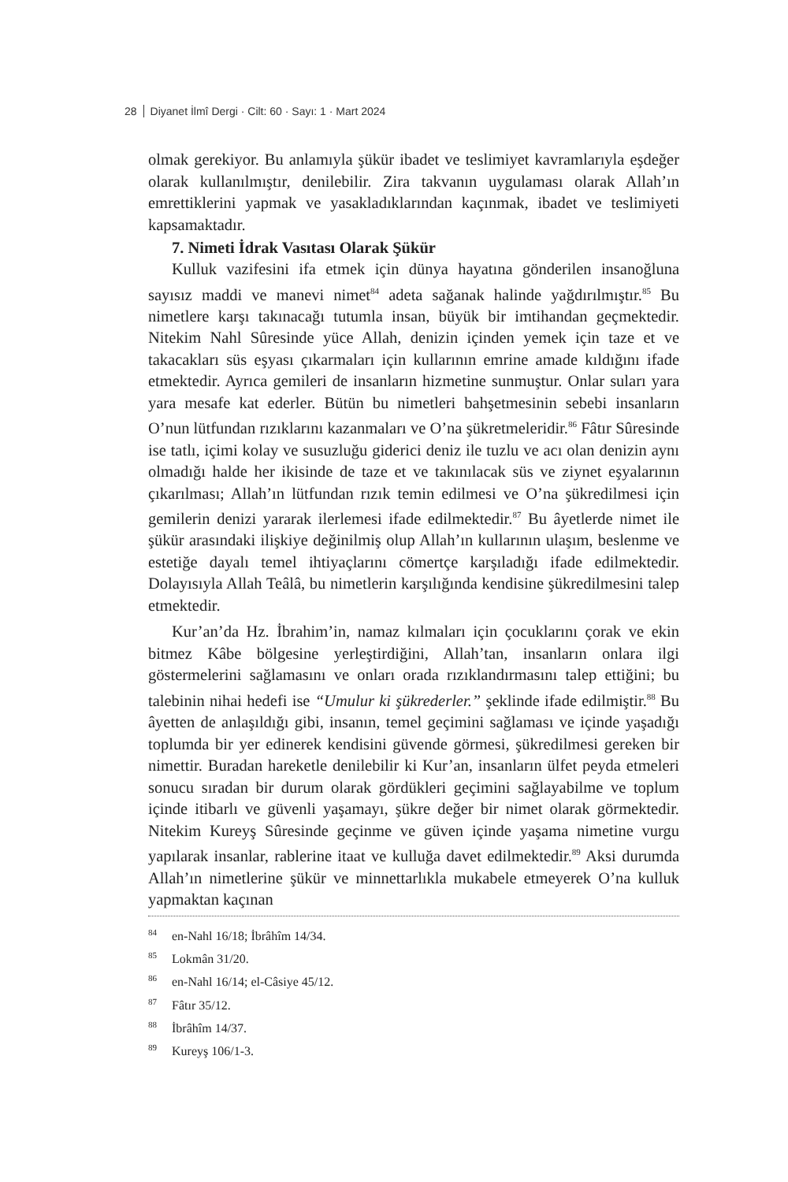28 Diyanet İlmî Dergi · Cilt: 60 · Sayı: 1 · Mart 2024
olmak gerekiyor. Bu anlamıyla şükür ibadet ve teslimiyet kavramlarıyla eşdeğer olarak kullanılmıştır, denilebilir. Zira takvanın uygulaması olarak Allah’ın emrettiklerini yapmak ve yasakladıklarından kaçınmak, ibadet ve teslimiyeti kapsamaktadır.
7. Nimeti İdrak Vasıtası Olarak Şükür
Kulluk vazifesini ifa etmek için dünya hayatına gönderilen insanoğluna sayısız maddi ve manevi nimet<sup>84</sup> adeta sağanak halinde yağdırılmıştır.<sup>85</sup> Bu nimetlere karşı takınacağı tutumla insan, büyük bir imtihandan geçmektedir. Nitekim Nahl Sûresinde yüce Allah, denizin içinden yemek için taze et ve takacakları süs eşyası çıkarmaları için kullarının emrine amade kıldığını ifade etmektedir. Ayrıca gemileri de insanların hizmetine sunmuştur. Onlar suları yara yara mesafe kat ederler. Bütün bu nimetleri bahşetmesinin sebebi insanların O’nun lütfundan rızıklarını kazanmaları ve O’na şükretmeleridir.<sup>86</sup> Fâtır Sûresinde ise tatlı, içimi kolay ve susuzluğu giderici deniz ile tuzlu ve acı olan denizin aynı olmadığı halde her ikisinde de taze et ve takınılacak süs ve ziynet eşyalarının çıkarılması; Allah’ın lütfundan rızık temin edilmesi ve O’na şükredilmesi için gemilerin denizi yararak ilerlemesi ifade edilmektedir.<sup>87</sup> Bu âyetlerde nimet ile şükür arasındaki ilişkiye değinilmiş olup Allah’ın kullarının ulaşım, beslenme ve estetiğe dayalı temel ihtiyaçlarını cömertçe karşıladığı ifade edilmektedir. Dolayısıyla Allah Teâlâ, bu nimetlerin karşılığında kendisine şükredilmesini talep etmektedir.
Kur’an’da Hz. İbrahim’in, namaz kılmaları için çocuklarını çorak ve ekin bitmez Kâbe bölgesine yerleştirdiğini, Allah’tan, insanların onlara ilgi göstermelerini sağlamasını ve onları orada rızıklandırmasını talep ettiğini; bu talebinin nihai hedefi ise “Umulur ki şükrederler.” şeklinde ifade edilmiştir.<sup>88</sup> Bu âyetten de anlaşıldığı gibi, insanın, temel geçimini sağlaması ve içinde yaşadığı toplumda bir yer edinerek kendisini güvende görmesi, şükredilmesi gereken bir nimettir. Buradan hareketle denilebilir ki Kur’an, insanların ülfet peyda etmeleri sonucu sıradan bir durum olarak gördükleri geçimini sağlayabilme ve toplum içinde itibarlı ve güvenli yaşamayı, şükre değer bir nimet olarak görmektedir. Nitekim Kureyş Sûresinde geçinme ve güven içinde yaşama nimetine vurgu yapılarak insanlar, rablerine itaat ve kulluğa davet edilmektedir.<sup>89</sup> Aksi durumda Allah’ın nimetlerine şükür ve minnettarlıkla mukabele etmeyerek O’na kulluk yapmaktan kaçınan
<sup>84</sup> en-Nahl 16/18; İbrâhîm 14/34.
<sup>85</sup> Lokmân 31/20.
<sup>86</sup> en-Nahl 16/14; el-Câsiye 45/12.
<sup>87</sup> Fâtır 35/12.
<sup>88</sup> İbrâhîm 14/37.
<sup>89</sup> Kureyş 106/1-3.